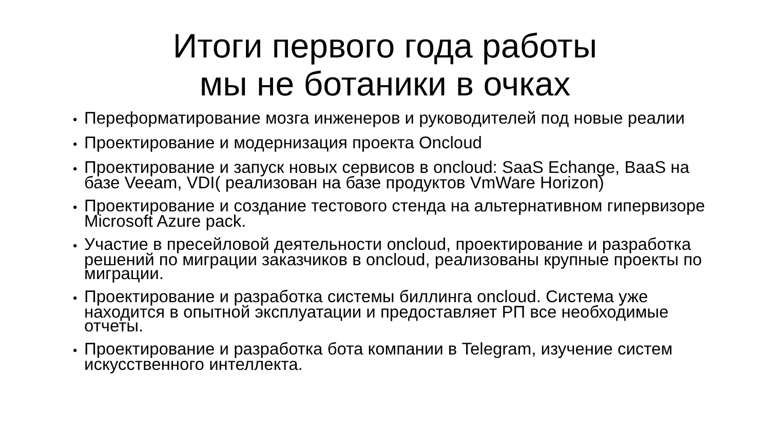Итоги первого года работы
мы не ботаники в очках
• Переформатирование мозга инженеров и руководителей под новые реалии
• Проектирование и модернизация проекта Oncloud
• Проектирование и запуск новых сервисов в oncloud: SaaS Echange, BaaS на базе Veeam, VDI( реализован на базе продуктов VmWare Horizon)
• Проектирование и создание тестового стенда на альтернативном гипервизоре Microsoft Azure pack.
• Участие в пресейловой деятельности oncloud, проектирование и разработка решений по миграции заказчиков в oncloud, реализованы крупные проекты по миграции.
• Проектирование и разработка системы биллинга oncloud. Система уже находится в опытной эксплуатации и предоставляет РП все необходимые отчеты.
• Проектирование и разработка бота компании в Telegram, изучение систем искусственного интеллекта.